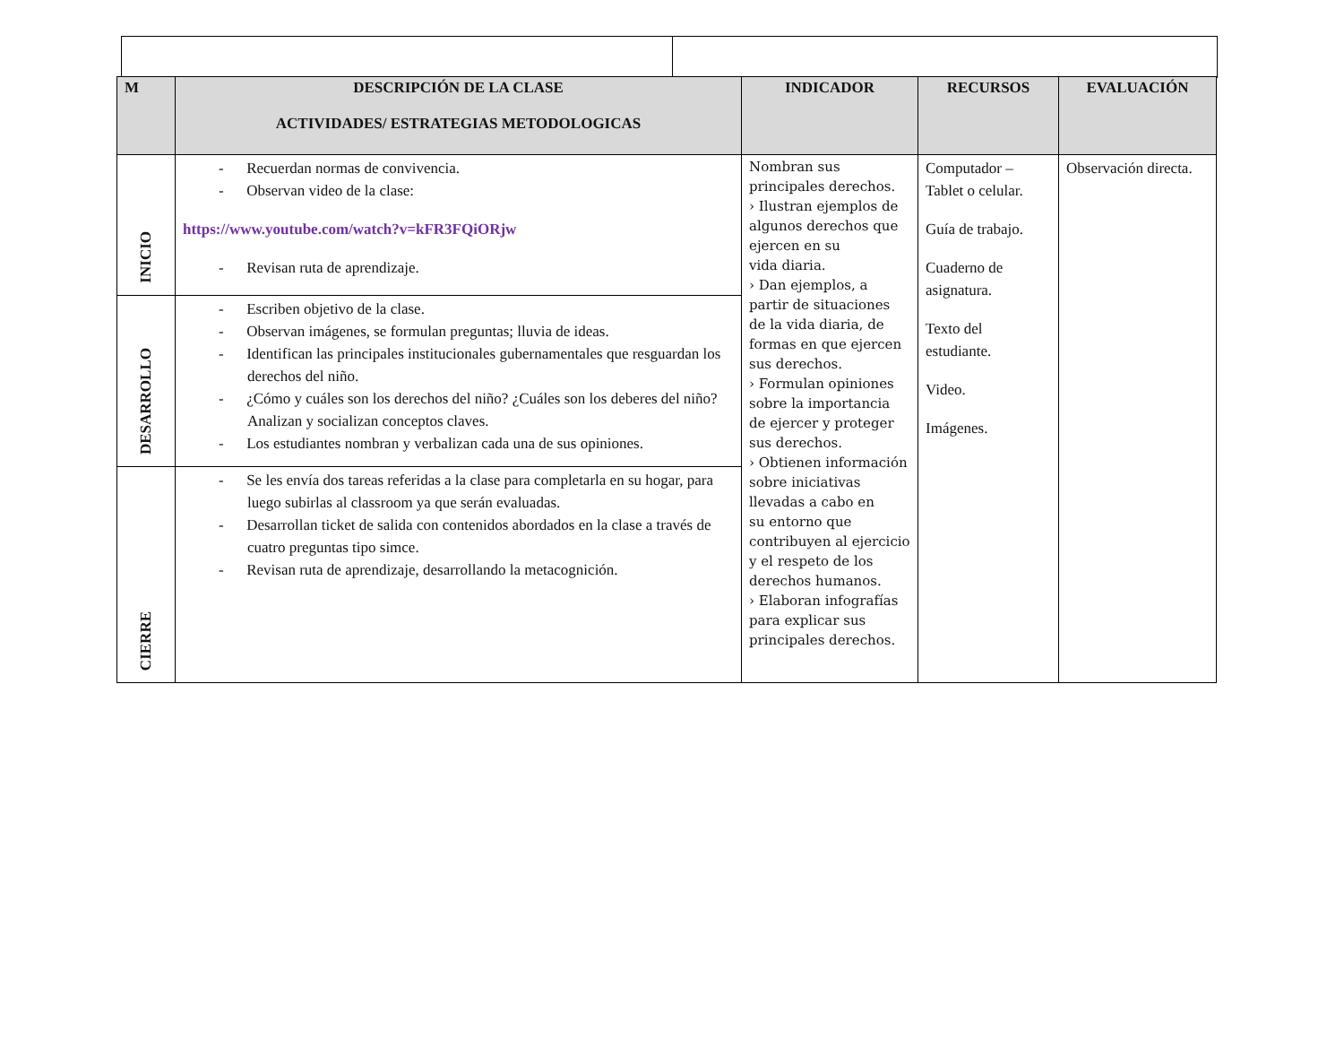| M | DESCRIPCIÓN DE LA CLASE ACTIVIDADES/ ESTRATEGIAS METODOLOGICAS | INDICADOR | RECURSOS | EVALUACIÓN |
| --- | --- | --- | --- | --- |
| INICIO | - Recuerdan normas de convivencia. - Observan video de la clase: https://www.youtube.com/watch?v=kFR3FQiORjw - Revisan ruta de aprendizaje. | Nombran sus principales derechos. › Ilustran ejemplos de algunos derechos que ejercen en su vida diaria. › Dan ejemplos, a partir de situaciones de la vida diaria, de formas en que ejercen sus derechos. › Formulan opiniones sobre la importancia de ejercer y proteger sus derechos. › Obtienen información sobre iniciativas llevadas a cabo en su entorno que contribuyen al ejercicio y el respeto de los derechos humanos. › Elaboran infografías para explicar sus principales derechos. | Computador – Tablet o celular. Guía de trabajo. Cuaderno de asignatura. Texto del estudiante. Video. Imágenes. | Observación directa. |
| DESARROLLO | - Escriben objetivo de la clase. - Observan imágenes, se formulan preguntas; lluvia de ideas. - Identifican las principales institucionales gubernamentales que resguardan los derechos del niño. - ¿Cómo y cuáles son los derechos del niño? ¿Cuáles son los deberes del niño? Analizan y socializan conceptos claves. - Los estudiantes nombran y verbalizan cada una de sus opiniones. | | | |
| CIERRE | - Se les envía dos tareas referidas a la clase para completarla en su hogar, para luego subirlas al classroom ya que serán evaluadas. - Desarrollan ticket de salida con contenidos abordados en la clase a través de cuatro preguntas tipo simce. - Revisan ruta de aprendizaje, desarrollando la metacognición. | | | |